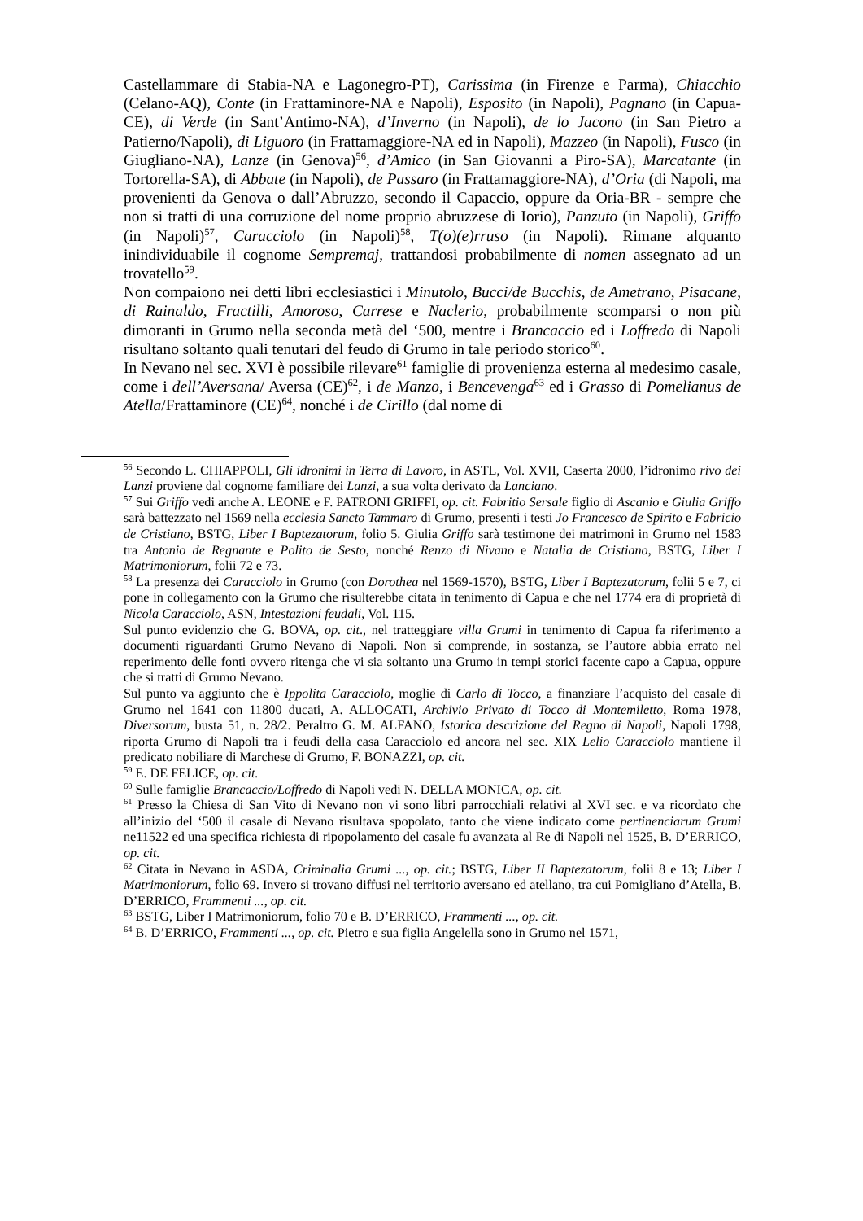Castellammare di Stabia-NA e Lagonegro-PT), Carissima (in Firenze e Parma), Chiacchio (Celano-AQ), Conte (in Frattaminore-NA e Napoli), Esposito (in Napoli), Pagnano (in Capua-CE), di Verde (in Sant’Antimo-NA), d’Inverno (in Napoli), de lo Jacono (in San Pietro a Patierno/Napoli), di Liguoro (in Frattamaggiore-NA ed in Napoli), Mazzeo (in Napoli), Fusco (in Giugliano-NA), Lanze (in Genova)<sup>56</sup>, d’Amico (in San Giovanni a Piro-SA), Marcatante (in Tortorella-SA), di Abbate (in Napoli), de Passaro (in Frattamaggiore-NA), d’Oria (di Napoli, ma provenienti da Genova o dall’Abruzzo, secondo il Capaccio, oppure da Oria-BR - sempre che non si tratti di una corruzione del nome proprio abruzzese di Iorio), Panzuto (in Napoli), Griffo (in Napoli)<sup>57</sup>, Caracciolo (in Napoli)<sup>58</sup>, T(o)(e)rruso (in Napoli). Rimane alquanto inindividuabile il cognome Sempremaj, trattandosi probabilmente di nomen assegnato ad un trovatello<sup>59</sup>.
Non compaiono nei detti libri ecclesiastici i Minutolo, Bucci/de Bucchis, de Ametrano, Pisacane, di Rainaldo, Fractilli, Amoroso, Carrese e Naclerio, probabilmente scomparsi o non più dimoranti in Grumo nella seconda metà del ‘500, mentre i Brancaccio ed i Loffredo di Napoli risultano soltanto quali tenutari del feudo di Grumo in tale periodo storico<sup>60</sup>.
In Nevano nel sec. XVI è possibile rilevare<sup>61</sup> famiglie di provenienza esterna al medesimo casale, come i dell’Aversana/ Aversa (CE)<sup>62</sup>, i de Manzo, i Bencevenga<sup>63</sup> ed i Grasso di Pomelianus de Atella/Frattaminore (CE)<sup>64</sup>, nonché i de Cirillo (dal nome di
<sup>56</sup> Secondo L. CHIAPPOLI, Gli idronimi in Terra di Lavoro, in ASTL, Vol. XVII, Caserta 2000, l’idronimo rivo dei Lanzi proviene dal cognome familiare dei Lanzi, a sua volta derivato da Lanciano.
<sup>57</sup> Sui Griffo vedi anche A. LEONE e F. PATRONI GRIFFI, op. cit. Fabritio Sersale figlio di Ascanio e Giulia Griffo sarà battezzato nel 1569 nella ecclesia Sancto Tammaro di Grumo, presenti i testi Jo Francesco de Spirito e Fabricio de Cristiano, BSTG, Liber I Baptezatorum, folio 5. Giulia Griffo sarà testimone dei matrimoni in Grumo nel 1583 tra Antonio de Regnante e Polito de Sesto, nonché Renzo di Nivano e Natalia de Cristiano, BSTG, Liber I Matrimoniorum, folii 72 e 73.
<sup>58</sup> La presenza dei Caracciolo in Grumo (con Dorothea nel 1569-1570), BSTG, Liber I Baptezatorum, folii 5 e 7, ci pone in collegamento con la Grumo che risulterebbe citata in tenimento di Capua e che nel 1774 era di proprietà di Nicola Caracciolo, ASN, Intestazioni feudali, Vol. 115.
Sul punto evidenzio che G. BOVA, op. cit., nel tratteggiare villa Grumi in tenimento di Capua fa riferimento a documenti riguardanti Grumo Nevano di Napoli. Non si comprende, in sostanza, se l’autore abbia errato nel reperimento delle fonti ovvero ritenga che vi sia soltanto una Grumo in tempi storici facente capo a Capua, oppure che si tratti di Grumo Nevano.
Sul punto va aggiunto che è Ippolita Caracciolo, moglie di Carlo di Tocco, a finanziare l’acquisto del casale di Grumo nel 1641 con 11800 ducati, A. ALLOCATI, Archivio Privato di Tocco di Montemiletto, Roma 1978, Diversorum, busta 51, n. 28/2. Peraltro G. M. ALFANO, Istorica descrizione del Regno di Napoli, Napoli 1798, riporta Grumo di Napoli tra i feudi della casa Caracciolo ed ancora nel sec. XIX Lelio Caracciolo mantiene il predicato nobiliare di Marchese di Grumo, F. BONAZZI, op. cit.
<sup>59</sup> E. DE FELICE, op. cit.
<sup>60</sup> Sulle famiglie Brancaccio/Loffredo di Napoli vedi N. DELLA MONICA, op. cit.
<sup>61</sup> Presso la Chiesa di San Vito di Nevano non vi sono libri parrocchiali relativi al XVI sec. e va ricordato che all’inizio del ‘500 il casale di Nevano risultava spopolato, tanto che viene indicato come pertinenciarum Grumi ne11522 ed una specifica richiesta di ripopolamento del casale fu avanzata al Re di Napoli nel 1525, B. D’ERRICO, op. cit.
<sup>62</sup> Citata in Nevano in ASDA, Criminalia Grumi ..., op. cit.; BSTG, Liber II Baptezatorum, folii 8 e 13; Liber I Matrimoniorum, folio 69. Invero si trovano diffusi nel territorio aversano ed atellano, tra cui Pomigliano d’Atella, B. D’ERRICO, Frammenti ..., op. cit.
<sup>63</sup> BSTG, Liber I Matrimoniorum, folio 70 e B. D’ERRICO, Frammenti ..., op. cit.
<sup>64</sup> B. D’ERRICO, Frammenti ..., op. cit. Pietro e sua figlia Angelella sono in Grumo nel 1571,